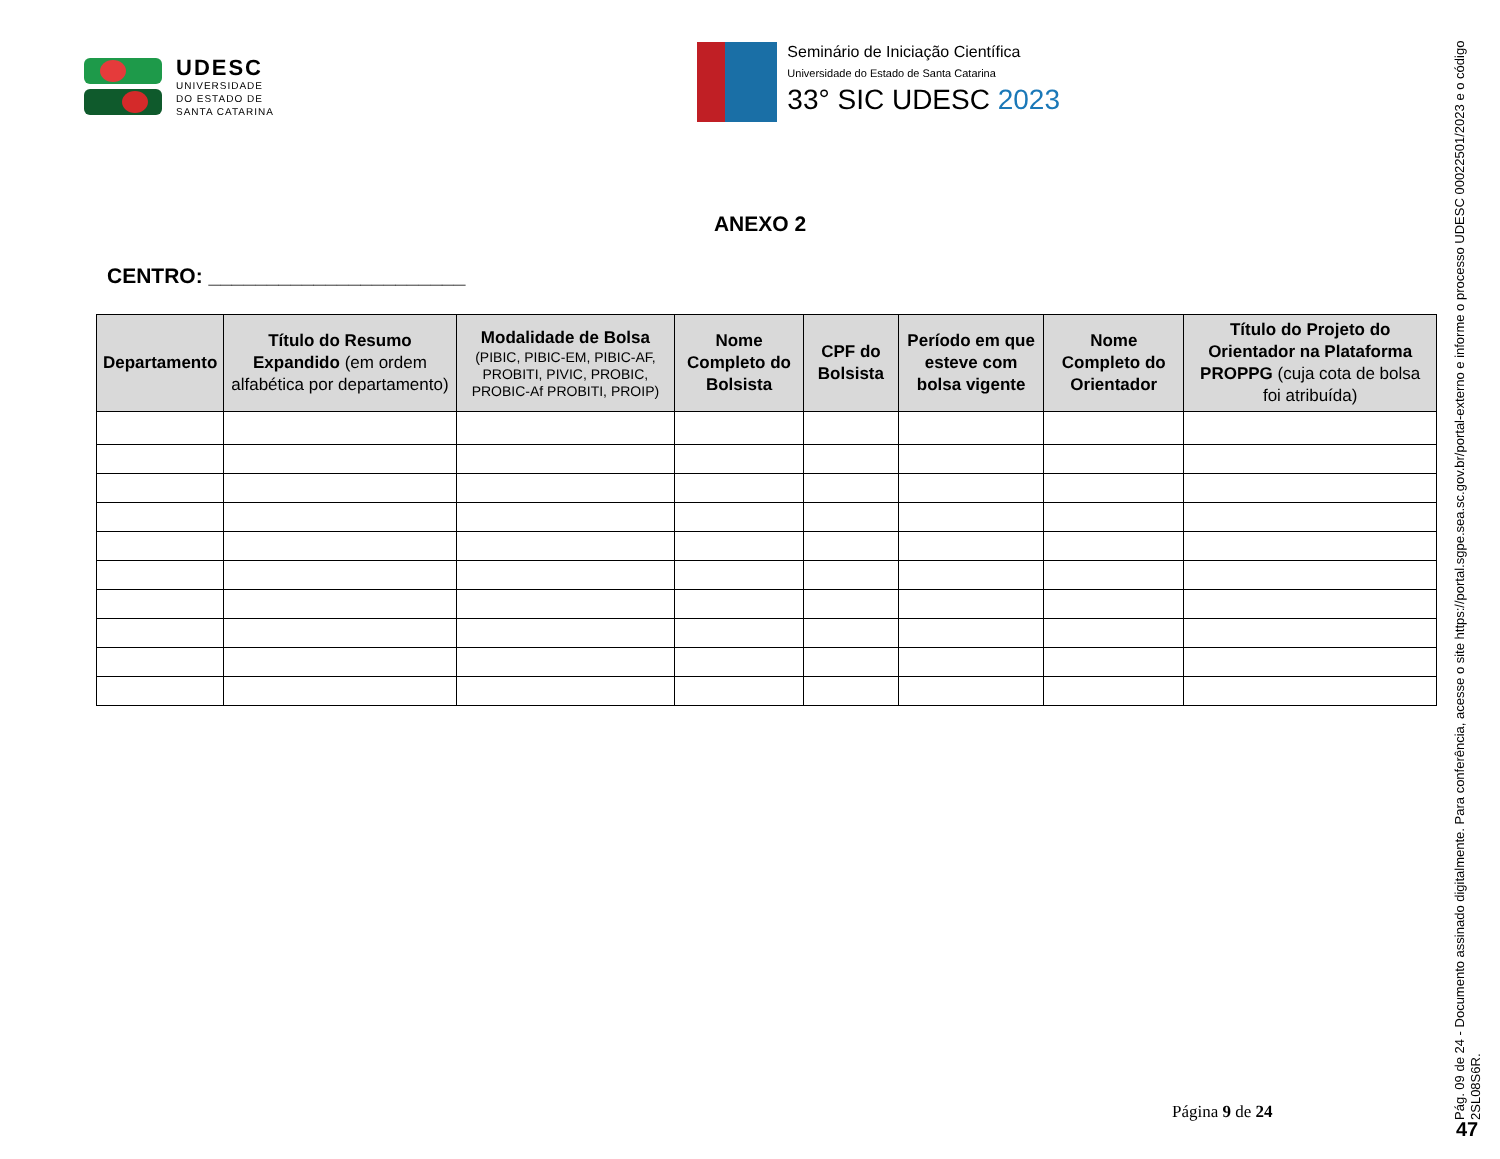UDESC
UNIVERSIDADE
DO ESTADO DE
SANTA CATARINA
Seminário de Iniciação Científica
Universidade do Estado de Santa Catarina
33° SIC UDESC 2023
ANEXO 2
CENTRO: ______________________
| Departamento | Título do Resumo Expandido (em ordem alfabética por departamento) | Modalidade de Bolsa (PIBIC, PIBIC-EM, PIBIC-AF, PROBITI, PIVIC, PROBIC, PROBIC-Af PROBITI, PROIP) | Nome Completo do Bolsista | CPF do Bolsista | Período em que esteve com bolsa vigente | Nome Completo do Orientador | Título do Projeto do Orientador na Plataforma PROPPG (cuja cota de bolsa foi atribuída) |
| --- | --- | --- | --- | --- | --- | --- | --- |
Página 9 de 24
Pág. 09 de 24 - Documento assinado digitalmente. Para conferência, acesse o site https://portal.sgpe.sea.sc.gov.br/portal-externo e informe o processo UDESC 00022501/2023 e o código 2SL08S6R.
47